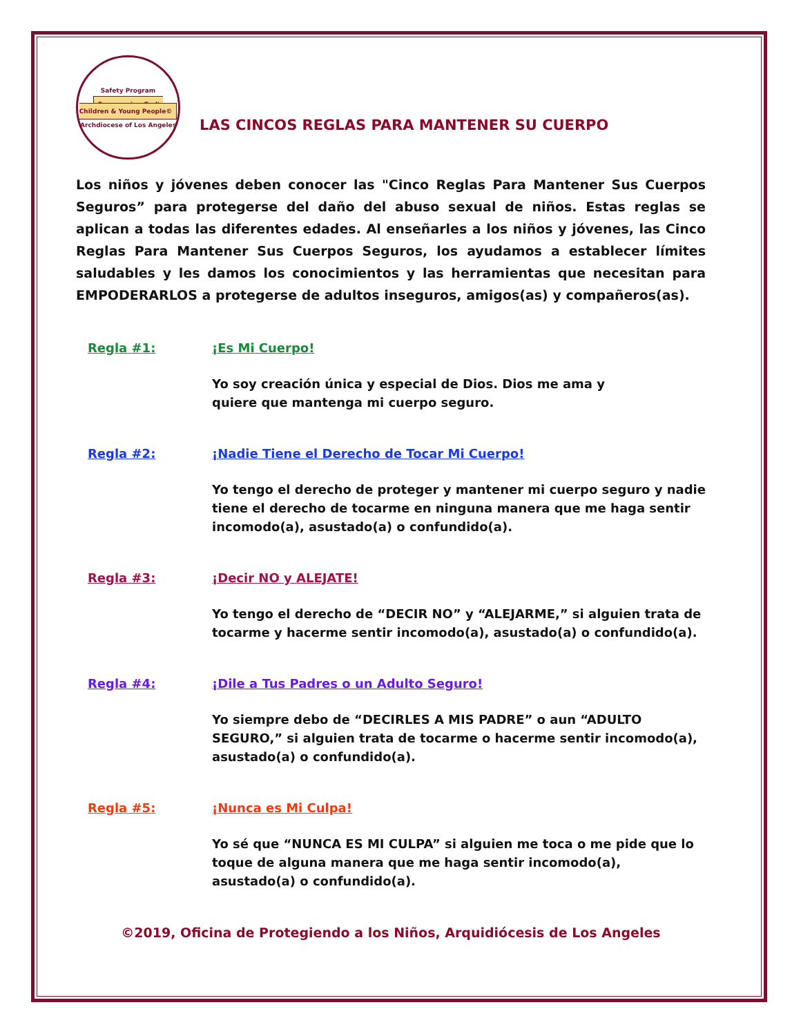Safety Program
Empowering God's
Children & Young People©
Archdiocese of Los Angeles
LAS CINCOS REGLAS PARA MANTENER SU CUERPO
Los niños y jóvenes deben conocer las "Cinco Reglas Para Mantener Sus Cuerpos Seguros” para protegerse del daño del abuso sexual de niños. Estas reglas se aplican a todas las diferentes edades. Al enseñarles a los niños y jóvenes, las Cinco Reglas Para Mantener Sus Cuerpos Seguros, los ayudamos a establecer límites saludables y les damos los conocimientos y las herramientas que necesitan para EMPODERARLOS a protegerse de adultos inseguros, amigos(as) y compañeros(as).
Regla #1: ¡Es Mi Cuerpo!
Yo soy creación única y especial de Dios. Dios me ama y
quiere que mantenga mi cuerpo seguro.
Regla #2: ¡Nadie Tiene el Derecho de Tocar Mi Cuerpo!
Yo tengo el derecho de proteger y mantener mi cuerpo seguro y nadie tiene el derecho de tocarme en ninguna manera que me haga sentir incomodo(a), asustado(a) o confundido(a).
Regla #3: ¡Decir NO y ALEJATE!
Yo tengo el derecho de “DECIR NO” y “ALEJARME,” si alguien trata de tocarme y hacerme sentir incomodo(a), asustado(a) o confundido(a).
Regla #4: ¡Dile a Tus Padres o un Adulto Seguro!
Yo siempre debo de “DECIRLES A MIS PADRE” o aun “ADULTO SEGURO,” si alguien trata de tocarme o hacerme sentir incomodo(a), asustado(a) o confundido(a).
Regla #5: ¡Nunca es Mi Culpa!
Yo sé que “NUNCA ES MI CULPA” si alguien me toca o me pide que lo toque de alguna manera que me haga sentir incomodo(a), asustado(a) o confundido(a).
©2019, Oficina de Protegiendo a los Niños, Arquidiócesis de Los Angeles